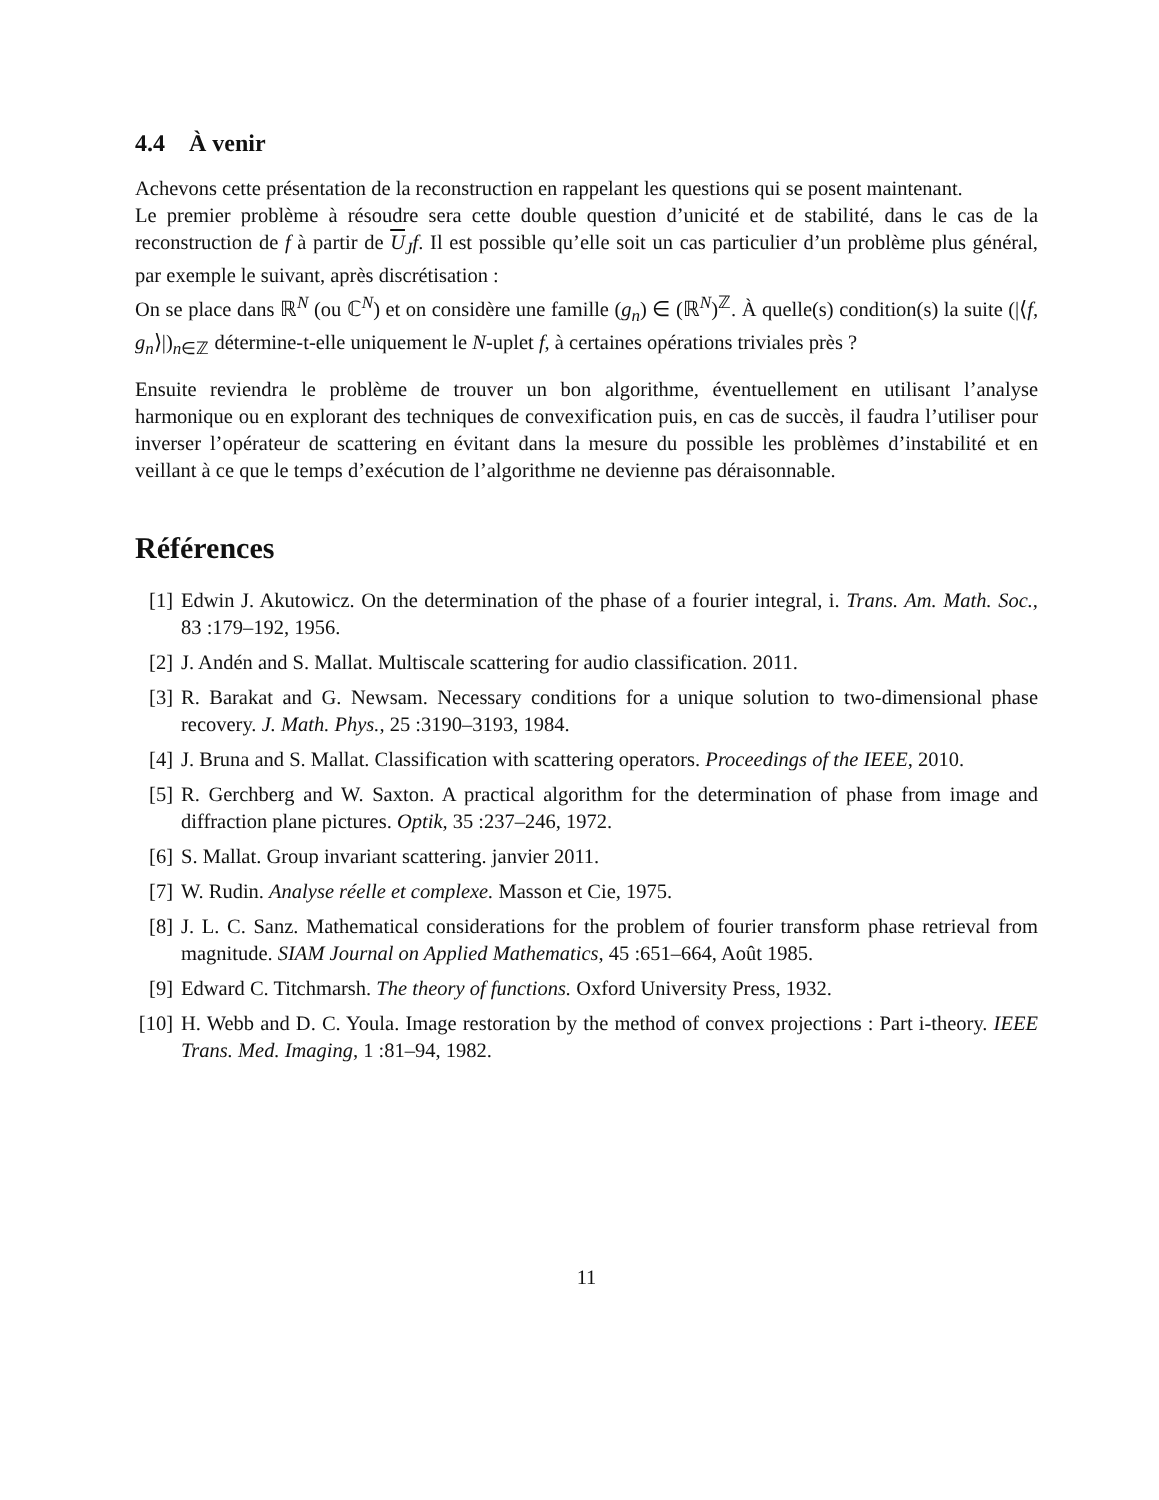4.4 À venir
Achevons cette présentation de la reconstruction en rappelant les questions qui se posent maintenant.
Le premier problème à résoudre sera cette double question d’unicité et de stabilité, dans le cas de la reconstruction de f à partir de U<sub>J</sub>f. Il est possible qu’elle soit un cas particulier d’un problème plus général, par exemple le suivant, après discrétisation :
On se place dans ℝ<sup>N</sup> (ou ℂ<sup>N</sup>) et on considère une famille (g<sub>n</sub>) ∈ (ℝ<sup>N</sup>)<sup>ℤ</sup>. À quelle(s) condition(s) la suite (|⟨f, g<sub>n</sub>⟩|)<sub>n∈ℤ</sub> détermine-t-elle uniquement le N-uplet f, à certaines opérations triviales près ?
Ensuite reviendra le problème de trouver un bon algorithme, éventuellement en utilisant l’analyse harmonique ou en explorant des techniques de convexification puis, en cas de succès, il faudra l’utiliser pour inverser l’opérateur de scattering en évitant dans la mesure du possible les problèmes d’instabilité et en veillant à ce que le temps d’exécution de l’algorithme ne devienne pas déraisonnable.
Références
[1] Edwin J. Akutowicz. On the determination of the phase of a fourier integral, i. Trans. Am. Math. Soc., 83 :179–192, 1956.
[2] J. Andén and S. Mallat. Multiscale scattering for audio classification. 2011.
[3] R. Barakat and G. Newsam. Necessary conditions for a unique solution to two-dimensional phase recovery. J. Math. Phys., 25 :3190–3193, 1984.
[4] J. Bruna and S. Mallat. Classification with scattering operators. Proceedings of the IEEE, 2010.
[5] R. Gerchberg and W. Saxton. A practical algorithm for the determination of phase from image and diffraction plane pictures. Optik, 35 :237–246, 1972.
[6] S. Mallat. Group invariant scattering. janvier 2011.
[7] W. Rudin. Analyse réelle et complexe. Masson et Cie, 1975.
[8] J. L. C. Sanz. Mathematical considerations for the problem of fourier transform phase retrieval from magnitude. SIAM Journal on Applied Mathematics, 45 :651–664, Août 1985.
[9] Edward C. Titchmarsh. The theory of functions. Oxford University Press, 1932.
[10] H. Webb and D. C. Youla. Image restoration by the method of convex projections : Part i-theory. IEEE Trans. Med. Imaging, 1 :81–94, 1982.
11